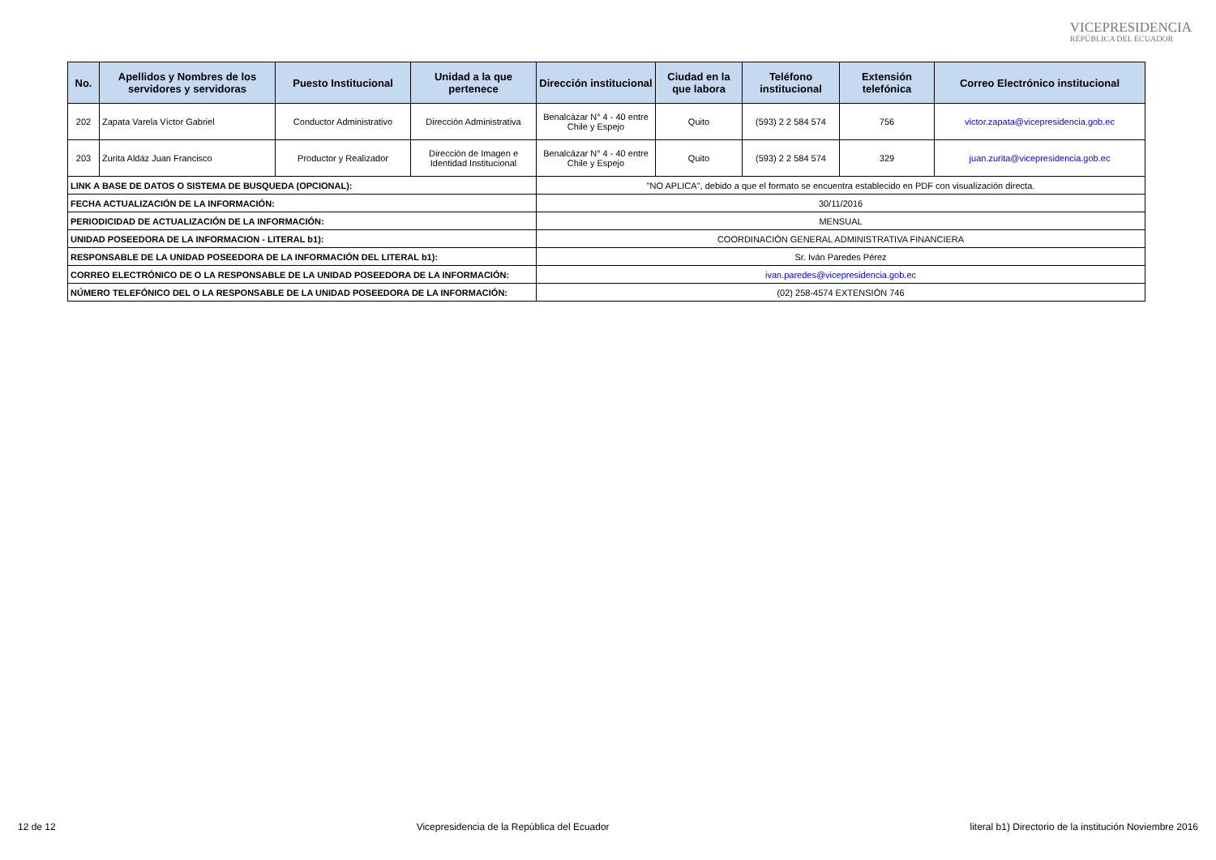VICEPRESIDENCIA
REPÚBLICA DEL ECUADOR
| No. | Apellidos y Nombres de los servidores y servidoras | Puesto Institucional | Unidad a la que pertenece | Dirección institucional | Ciudad en la que labora | Teléfono institucional | Extensión telefónica | Correo Electrónico institucional |
| --- | --- | --- | --- | --- | --- | --- | --- | --- |
| 202 | Zapata Varela Víctor Gabriel | Conductor Administrativo | Dirección Administrativa | Benalcázar N° 4 - 40 entre Chile y Espejo | Quito | (593) 2 2 584 574 | 756 | victor.zapata@vicepresidencia.gob.ec |
| 203 | Zurita Aldáz Juan Francisco | Productor y Realizador | Dirección de Imagen e Identidad Institucional | Benalcázar N° 4 - 40 entre Chile y Espejo | Quito | (593) 2 2 584 574 | 329 | juan.zurita@vicepresidencia.gob.ec |
| LINK A BASE DE DATOS O SISTEMA DE BUSQUEDA (OPCIONAL): | | | | "NO APLICA", debido a que el formato se encuentra establecido en PDF con visualización directa. | | | | |
| FECHA ACTUALIZACIÓN DE LA INFORMACIÓN: | | | | 30/11/2016 | | | | |
| PERIODICIDAD DE ACTUALIZACIÓN DE LA INFORMACIÓN: | | | | MENSUAL | | | | |
| UNIDAD POSEEDORA DE LA INFORMACION - LITERAL b1): | | | | COORDINACIÓN GENERAL ADMINISTRATIVA FINANCIERA | | | | |
| RESPONSABLE DE LA UNIDAD POSEEDORA DE LA INFORMACIÓN DEL LITERAL b1): | | | | Sr. Iván Paredes Pérez | | | | |
| CORREO ELECTRÓNICO DE O LA RESPONSABLE DE LA UNIDAD POSEEDORA DE LA INFORMACIÓN: | | | | ivan.paredes@vicepresidencia.gob.ec | | | | |
| NÚMERO TELEFÓNICO DEL O LA RESPONSABLE DE LA UNIDAD POSEEDORA DE LA INFORMACIÓN: | | | | (02) 258-4574 EXTENSIÓN 746 | | | | |
12 de 12 Vicepresidencia de la República del Ecuador literal b1) Directorio de la institución Noviembre 2016